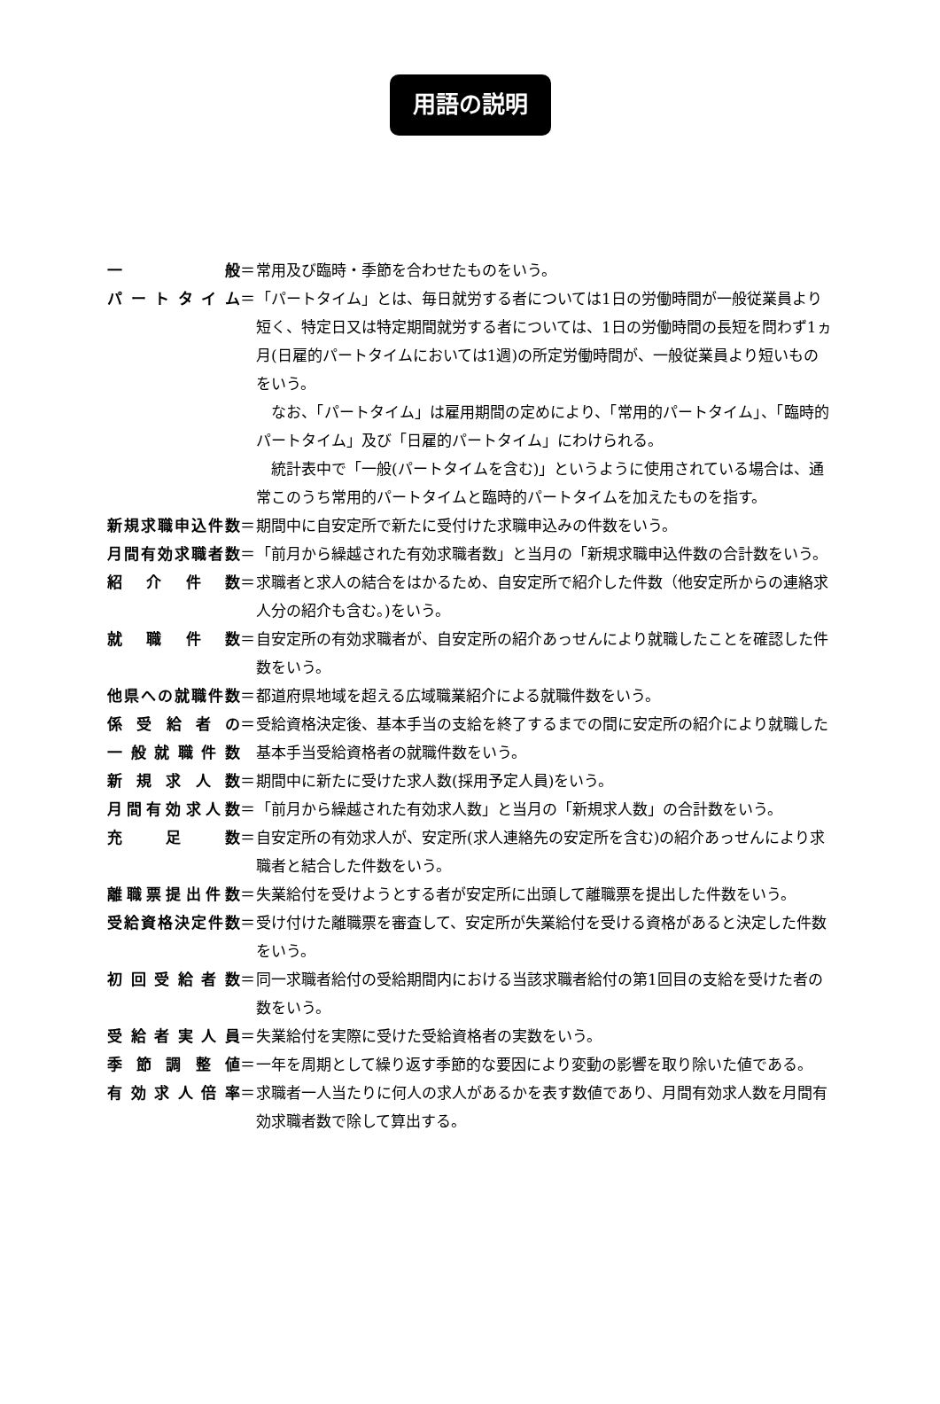用語の説明
一 般 ＝ 常用及び臨時・季節を合わせたものをいう。
パートタイム ＝ 「パートタイム」とは、毎日就労する者については1日の労働時間が一般従業員より短く、特定日又は特定期間就労する者については、1日の労働時間の長短を問わず1ヵ月(日雇的パートタイムにおいては1週)の所定労働時間が、一般従業員より短いものをいう。
なお、「パートタイム」は雇用期間の定めにより、「常用的パートタイム」、「臨時的パートタイム」及び「日雇的パートタイム」にわけられる。
統計表中で「一般(パートタイムを含む)」というように使用されている場合は、通常このうち常用的パートタイムと臨時的パートタイムを加えたものを指す。
新規求職申込件数 ＝ 期間中に自安定所で新たに受付けた求職申込みの件数をいう。
月間有効求職者数 ＝ 「前月から繰越された有効求職者数」と当月の「新規求職申込件数の合計数をいう。
紹 介 件 数 ＝ 求職者と求人の結合をはかるため、自安定所で紹介した件数（他安定所からの連絡求人分の紹介も含む。)をいう。
就 職 件 数 ＝ 自安定所の有効求職者が、自安定所の紹介あっせんにより就職したことを確認した件数をいう。
他県への就職件数 ＝ 都道府県地域を超える広域職業紹介による就職件数をいう。
係受給者の
一般就職件数
＝ 受給資格決定後、基本手当の支給を終了するまでの間に安定所の紹介により就職した基本手当受給資格者の就職件数をいう。
新 規 求 人 数 ＝ 期間中に新たに受けた求人数(採用予定人員)をいう。
月間有効求人数 ＝ 「前月から繰越された有効求人数」と当月の「新規求人数」の合計数をいう。
充 足 数 ＝ 自安定所の有効求人が、安定所(求人連絡先の安定所を含む)の紹介あっせんにより求職者と結合した件数をいう。
離職票提出件数 ＝ 失業給付を受けようとする者が安定所に出頭して離職票を提出した件数をいう。
受給資格決定件数 ＝ 受け付けた離職票を審査して、安定所が失業給付を受ける資格があると決定した件数をいう。
初回受給者数 ＝ 同一求職者給付の受給期間内における当該求職者給付の第1回目の支給を受けた者の数をいう。
受給者実人員 ＝ 失業給付を実際に受けた受給資格者の実数をいう。
季 節 調 整 値 ＝ 一年を周期として繰り返す季節的な要因により変動の影響を取り除いた値である。
有効求人倍率 ＝ 求職者一人当たりに何人の求人があるかを表す数値であり、月間有効求人数を月間有効求職者数で除して算出する。